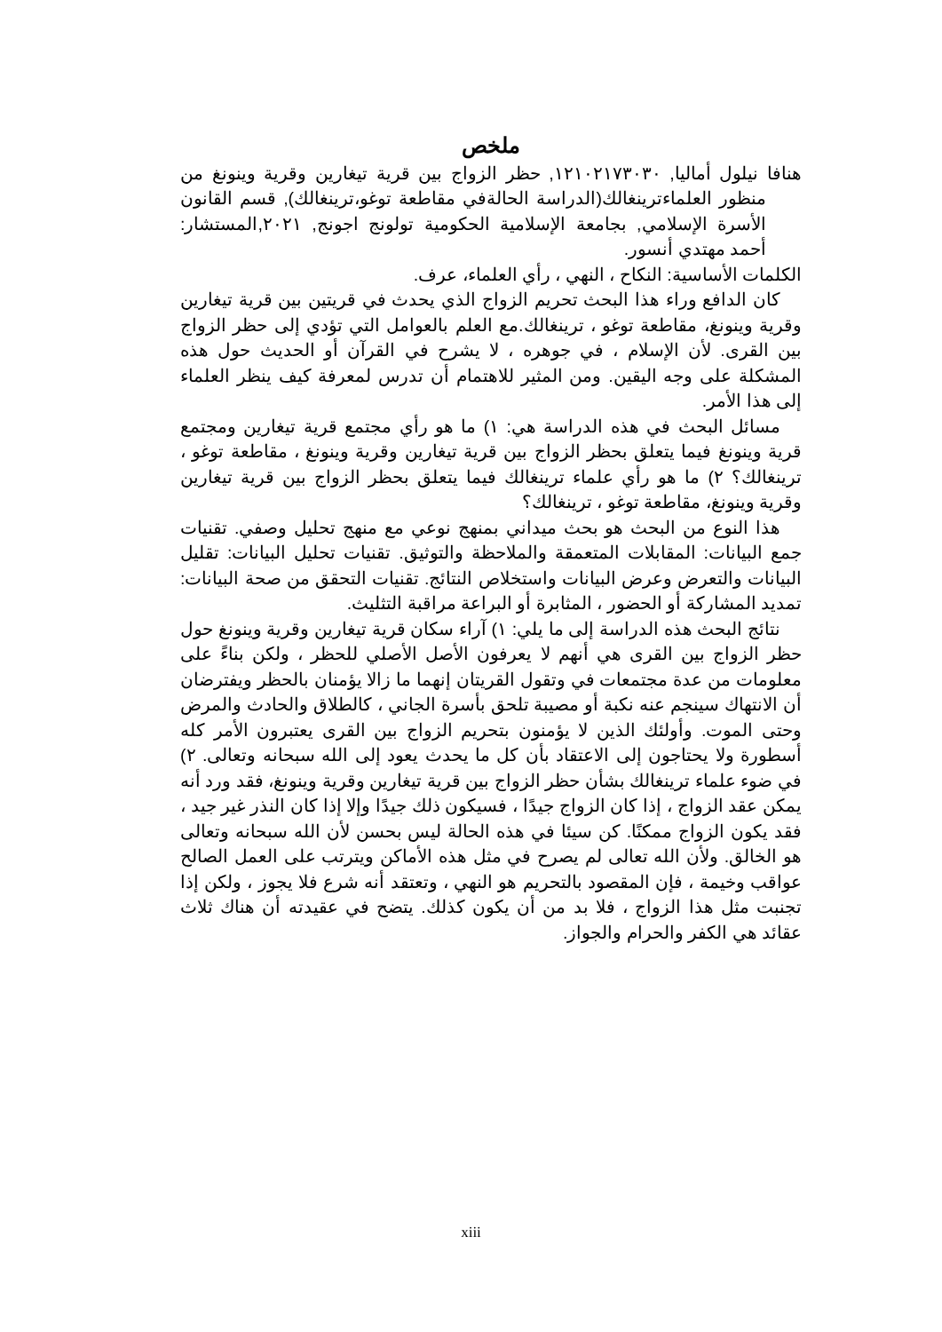ملخص
هنافا نيلول أماليا, ١٢١٠٢١٧٣٠٣٠, حظر الزواج بين قرية تيغارين وقرية وينونغ من منظور العلماءترينغالك(الدراسة الحالةفي مقاطعة توغو،ترينغالك), قسم القانون الأسرة الإسلامي, بجامعة الإسلامية الحكومية تولونج اجونج, ٢٠٢١,المستشار: أحمد مهتدي أنسور.
الكلمات الأساسية: النكاح ، النهي ، رأي العلماء، عرف.
كان الدافع وراء هذا البحث تحريم الزواج الذي يحدث في قريتين بين قرية تيغارين وقرية وينونغ، مقاطعة توغو ، ترينغالك.مع العلم بالعوامل التي تؤدي إلى حظر الزواج بين القرى. لأن الإسلام ، في جوهره ، لا يشرح في القرآن أو الحديث حول هذه المشكلة على وجه اليقين. ومن المثير للاهتمام أن تدرس لمعرفة كيف ينظر العلماء إلى هذا الأمر.
مسائل البحث في هذه الدراسة هي: ١) ما هو رأي مجتمع قرية تيغارين ومجتمع قرية وينونغ فيما يتعلق بحظر الزواج بين قرية تيغارين وقرية وينونغ ، مقاطعة توغو ، ترينغالك؟ ٢) ما هو رأي علماء ترينغالك فيما يتعلق بحظر الزواج بين قرية تيغارين وقرية وينونغ، مقاطعة توغو ، ترينغالك؟
هذا النوع من البحث هو بحث ميداني بمنهج نوعي مع منهج تحليل وصفي. تقنيات جمع البيانات: المقابلات المتعمقة والملاحظة والتوثيق. تقنيات تحليل البيانات: تقليل البيانات والتعرض وعرض البيانات واستخلاص النتائج. تقنيات التحقق من صحة البيانات: تمديد المشاركة أو الحضور ، المثابرة أو البراعة مراقبة التثليث.
نتائج البحث هذه الدراسة إلى ما يلي: ١) آراء سكان قرية تيغارين وقرية وينونغ حول حظر الزواج بين القرى هي أنهم لا يعرفون الأصل الأصلي للحظر ، ولكن بناءً على معلومات من عدة مجتمعات في وتقول القريتان إنهما ما زالا يؤمنان بالحظر ويفترضان أن الانتهاك سينجم عنه نكبة أو مصيبة تلحق بأسرة الجاني ، كالطلاق والحادث والمرض وحتى الموت. وأولئك الذين لا يؤمنون بتحريم الزواج بين القرى يعتبرون الأمر كله أسطورة ولا يحتاجون إلى الاعتقاد بأن كل ما يحدث يعود إلى الله سبحانه وتعالى. ٢) في ضوء علماء ترينغالك بشأن حظر الزواج بين قرية تيغارين وقرية وينونغ، فقد ورد أنه يمكن عقد الزواج ، إذا كان الزواج جيدًا ، فسيكون ذلك جيدًا وإلا إذا كان النذر غير جيد ، فقد يكون الزواج ممكنًا. كن سيئا في هذه الحالة ليس بحسن لأن الله سبحانه وتعالى هو الخالق. ولأن الله تعالى لم يصرح في مثل هذه الأماكن ويترتب على العمل الصالح عواقب وخيمة ، فإن المقصود بالتحريم هو النهي ، وتعتقد أنه شرع فلا يجوز ، ولكن إذا تجنبت مثل هذا الزواج ، فلا بد من أن يكون كذلك. يتضح في عقيدته أن هناك ثلاث عقائد هي الكفر والحرام والجواز.
xiii